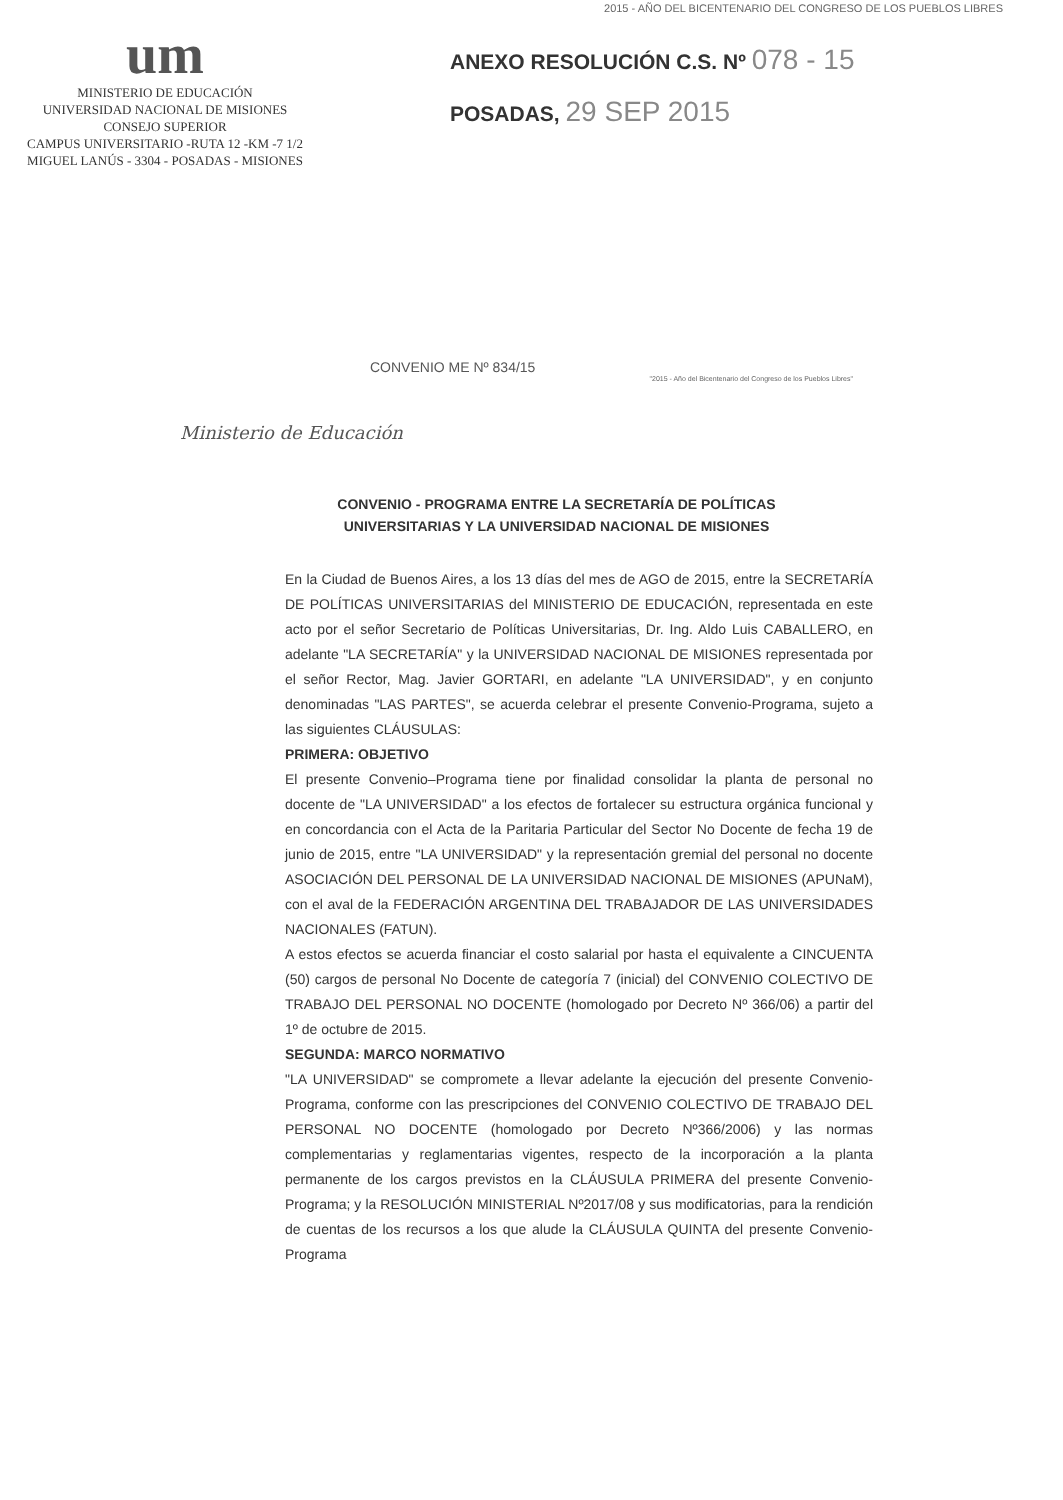2015 - AÑO DEL BICENTENARIO DEL CONGRESO DE LOS PUEBLOS LIBRES
um
MINISTERIO DE EDUCACIÓN
UNIVERSIDAD NACIONAL DE MISIONES
CONSEJO SUPERIOR
CAMPUS UNIVERSITARIO -RUTA 12 -KM -7 1/2
MIGUEL LANÚS - 3304 - POSADAS - MISIONES
ANEXO RESOLUCIÓN C.S. Nº 078 - 15
POSADAS, 29 SEP 2015
CONVENIO ME Nº 834/15
"2015 - Año del Bicentenario del Congreso de los Pueblos Libres"
Ministerio de Educación
CONVENIO - PROGRAMA ENTRE LA SECRETARÍA DE POLÍTICAS UNIVERSITARIAS Y LA UNIVERSIDAD NACIONAL DE MISIONES
En la Ciudad de Buenos Aires, a los 13 días del mes de AGO de 2015, entre la SECRETARÍA DE POLÍTICAS UNIVERSITARIAS del MINISTERIO DE EDUCACIÓN, representada en este acto por el señor Secretario de Políticas Universitarias, Dr. Ing. Aldo Luis CABALLERO, en adelante "LA SECRETARÍA" y la UNIVERSIDAD NACIONAL DE MISIONES representada por el señor Rector, Mag. Javier GORTARI, en adelante "LA UNIVERSIDAD", y en conjunto denominadas "LAS PARTES", se acuerda celebrar el presente Convenio-Programa, sujeto a las siguientes CLÁUSULAS:
PRIMERA: OBJETIVO
El presente Convenio–Programa tiene por finalidad consolidar la planta de personal no docente de "LA UNIVERSIDAD" a los efectos de fortalecer su estructura orgánica funcional y en concordancia con el Acta de la Paritaria Particular del Sector No Docente de fecha 19 de junio de 2015, entre "LA UNIVERSIDAD" y la representación gremial del personal no docente ASOCIACIÓN DEL PERSONAL DE LA UNIVERSIDAD NACIONAL DE MISIONES (APUNaM), con el aval de la FEDERACIÓN ARGENTINA DEL TRABAJADOR DE LAS UNIVERSIDADES NACIONALES (FATUN).
A estos efectos se acuerda financiar el costo salarial por hasta el equivalente a CINCUENTA (50) cargos de personal No Docente de categoría 7 (inicial) del CONVENIO COLECTIVO DE TRABAJO DEL PERSONAL NO DOCENTE (homologado por Decreto Nº 366/06) a partir del 1º de octubre de 2015.
SEGUNDA: MARCO NORMATIVO
"LA UNIVERSIDAD" se compromete a llevar adelante la ejecución del presente Convenio-Programa, conforme con las prescripciones del CONVENIO COLECTIVO DE TRABAJO DEL PERSONAL NO DOCENTE (homologado por Decreto Nº366/2006) y las normas complementarias y reglamentarias vigentes, respecto de la incorporación a la planta permanente de los cargos previstos en la CLÁUSULA PRIMERA del presente Convenio-Programa; y la RESOLUCIÓN MINISTERIAL Nº2017/08 y sus modificatorias, para la rendición de cuentas de los recursos a los que alude la CLÁUSULA QUINTA del presente Convenio-Programa